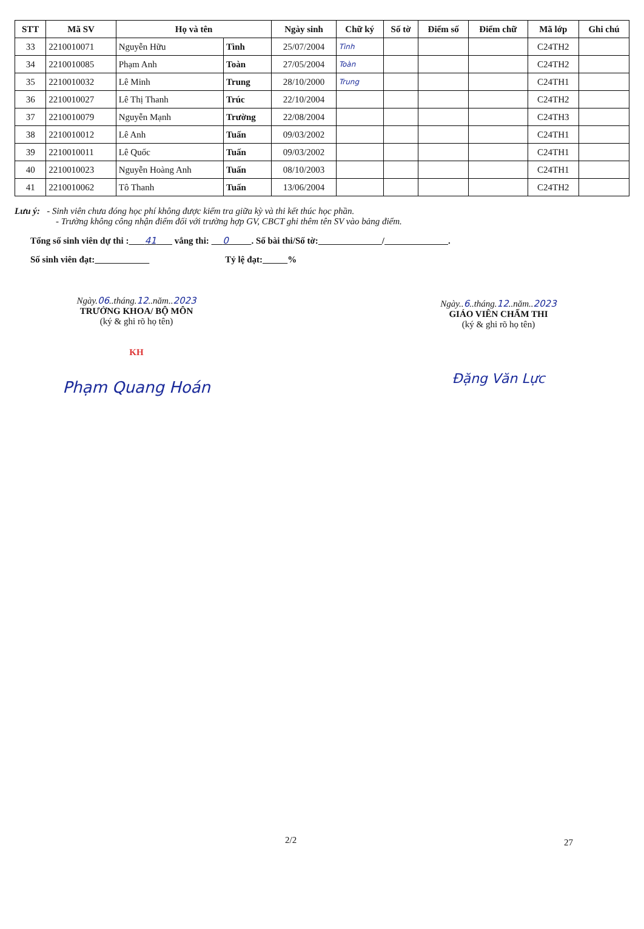| STT | Mã SV | Họ và tên | | Ngày sinh | Chữ ký | Số tờ | Điểm số | Điểm chữ | Mã lớp | Ghi chú |
| --- | --- | --- | --- | --- | --- | --- | --- | --- | --- | --- |
| 33 | 2210010071 | Nguyễn Hữu | Tình | 25/07/2004 | Tình | | | | C24TH2 | |
| 34 | 2210010085 | Phạm Anh | Toàn | 27/05/2004 | Toàn | | | | C24TH2 | |
| 35 | 2210010032 | Lê Minh | Trung | 28/10/2000 | Trung | | | | C24TH1 | |
| 36 | 2210010027 | Lê Thị Thanh | Trúc | 22/10/2004 | | | | | C24TH2 | |
| 37 | 2210010079 | Nguyễn Mạnh | Trường | 22/08/2004 | | | | | C24TH3 | |
| 38 | 2210010012 | Lê Anh | Tuấn | 09/03/2002 | | | | | C24TH1 | |
| 39 | 2210010011 | Lê Quốc | Tuấn | 09/03/2002 | | | | | C24TH1 | |
| 40 | 2210010023 | Nguyễn Hoàng Anh | Tuấn | 08/10/2003 | | | | | C24TH1 | |
| 41 | 2210010062 | Tô Thanh | Tuấn | 13/06/2004 | | | | | C24TH2 | |
Lưu ý: - Sinh viên chưa đóng học phí không được kiểm tra giữa kỳ và thi kết thúc học phần.
- Trường không công nhận điểm đối với trường hợp GV, CBCT ghi thêm tên SV vào bảng điểm.
Tổng số sinh viên dự thi : 41 vắng thi: 0 . Số bài thi/Số tờ: / .
Số sinh viên đạt: Tỷ lệ đạt: %
Ngày.06..tháng.12..năm..2023
TRƯỞNG KHOA/ BỘ MÔN
(ký & ghi rõ họ tên)
KH
Phạm Quang Hoán
Ngày..6..tháng.12..năm..2023
GIÁO VIÊN CHẤM THI
(ký & ghi rõ họ tên)
Đặng Văn Lực
2/2 27